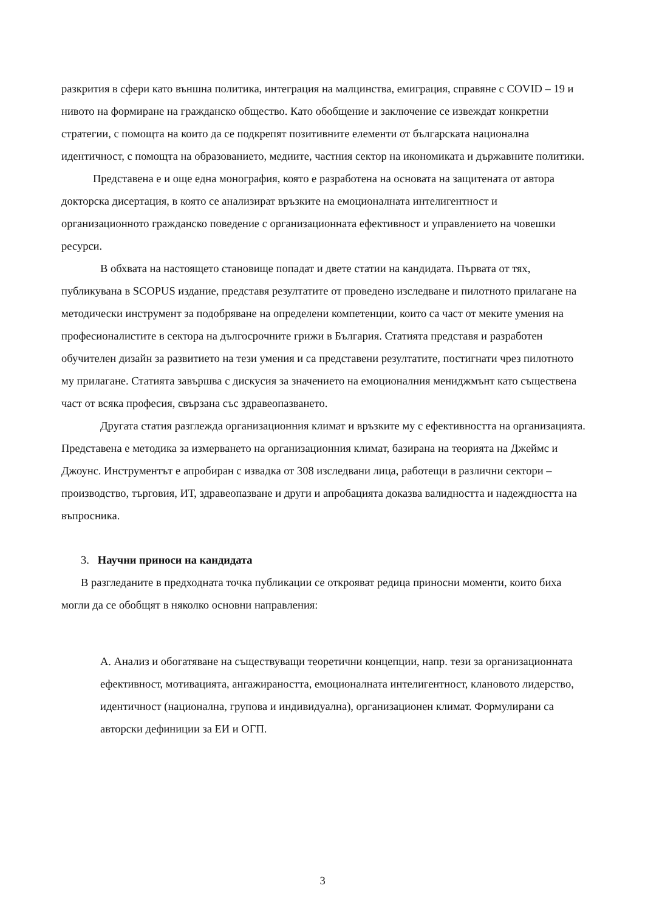разкрития в сфери като външна политика, интеграция на малцинства, емиграция, справяне с COVID – 19 и нивото на формиране на гражданско общество. Като обобщение и заключение се извеждат конкретни стратегии, с помощта на които да се подкрепят позитивните елементи от българската национална идентичност, с помощта на образованието, медиите, частния сектор на икономиката и държавните политики.
Представена е и още една монография, която е разработена на основата на защитената от автора докторска дисертация, в която се анализират връзките на емоционалната интелигентност и организационното гражданско поведение с организационната ефективност и управлението на човешки ресурси.
В обхвата на настоящето становище попадат и двете статии на кандидата. Първата от тях, публикувана в SCOPUS издание, представя резултатите от проведено изследване и пилотното прилагане на методически инструмент за подобряване на определени компетенции, които са част от меките умения на професионалистите в сектора на дългосрочните грижи в България. Статията представя и разработен обучителен дизайн за развитието на тези умения и са представени резултатите, постигнати чрез пилотното му прилагане. Статията завършва с дискусия за значението на емоционалния мениджмънт като съществена част от всяка професия, свързана със здравеопазването.
Другата статия разглежда организационния климат и връзките му с ефективността на организацията. Представена е методика за измерването на организационния климат, базирана на теорията на Джеймс и Джоунс. Инструментът е апробиран с извадка от 308 изследвани лица, работещи в различни сектори – производство, търговия, ИТ, здравеопазване и други и апробацията доказва валидността и надеждността на въпросника.
3. Научни приноси на кандидата
В разгледаните в предходната точка публикации се открояват редица приносни моменти, които биха могли да се обобщят в няколко основни направления:
А. Анализ и обогатяване на съществуващи теоретични концепции, напр. тези за организационната ефективност, мотивацията, ангажираността, емоционалната интелигентност, клановото лидерство, идентичност (национална, групова и индивидуална), организационен климат. Формулирани са авторски дефиниции за ЕИ и ОГП.
3